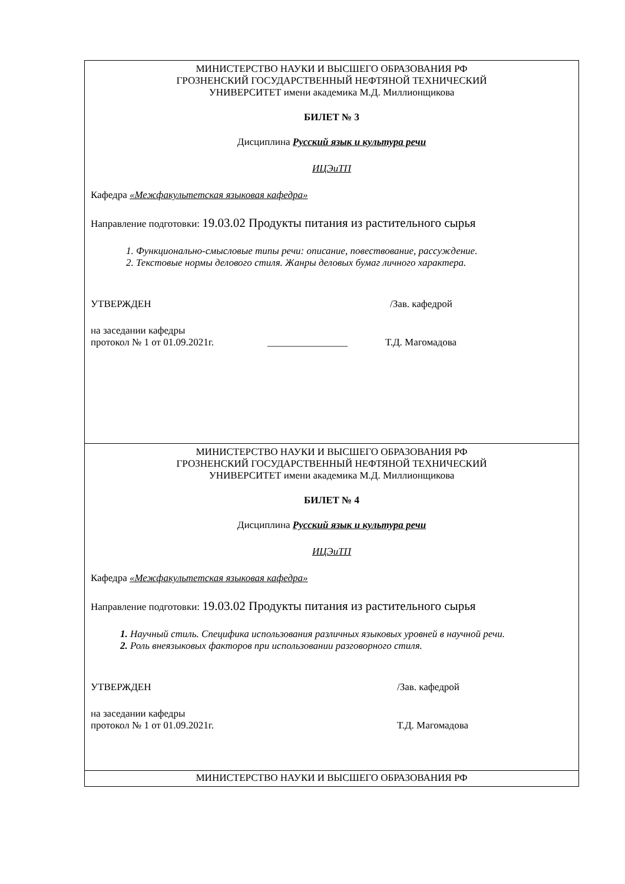МИНИСТЕРСТВО НАУКИ И ВЫСШЕГО ОБРАЗОВАНИЯ РФ
ГРОЗНЕНСКИЙ ГОСУДАРСТВЕННЫЙ НЕФТЯНОЙ ТЕХНИЧЕСКИЙ
УНИВЕРСИТЕТ имени академика М.Д. Миллионщикова
БИЛЕТ № 3
Дисциплина Русский язык и культура речи
ИЦЭиТП
Кафедра «Межфакультетская языковая кафедра»
Направление подготовки: 19.03.02 Продукты питания из растительного сырья
1. Функционально-смысловые типы речи: описание, повествование, рассуждение.
2. Текстовые нормы делового стиля. Жанры деловых бумаг личного характера.
УТВЕРЖДЕН /Зав. кафедрой
на заседании кафедры
протокол № 1 от 01.09.2021г. ________________ Т.Д. Магомадова
МИНИСТЕРСТВО НАУКИ И ВЫСШЕГО ОБРАЗОВАНИЯ РФ
ГРОЗНЕНСКИЙ ГОСУДАРСТВЕННЫЙ НЕФТЯНОЙ ТЕХНИЧЕСКИЙ
УНИВЕРСИТЕТ имени академика М.Д. Миллионщикова
БИЛЕТ № 4
Дисциплина Русский язык и культура речи
ИЦЭиТП
Кафедра «Межфакультетская языковая кафедра»
Направление подготовки: 19.03.02 Продукты питания из растительного сырья
1. Научный стиль. Специфика использования различных языковых уровней в научной речи.
2. Роль внеязыковых факторов при использовании разговорного стиля.
УТВЕРЖДЕН /Зав. кафедрой
на заседании кафедры
протокол № 1 от 01.09.2021г. Т.Д. Магомадова
МИНИСТЕРСТВО НАУКИ И ВЫСШЕГО ОБРАЗОВАНИЯ РФ